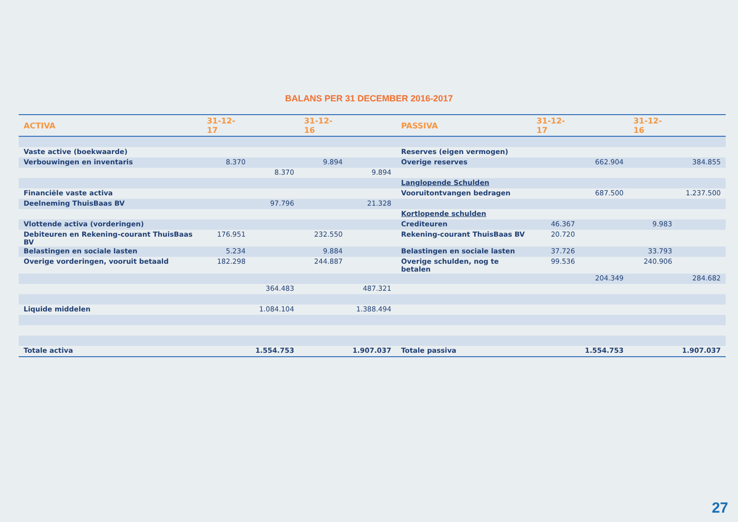BALANS PER 31 DECEMBER 2016-2017
| ACTIVA | 31-12-17 | | 31-12-16 | | PASSIVA | 31-12-17 | | 31-12-16 | |
| --- | --- | --- | --- | --- | --- | --- | --- | --- | --- |
| Vaste active (boekwaarde) | | | | | Reserves (eigen vermogen) | | | | |
| Verbouwingen en inventaris | 8.370 | | 9.894 | | Overige reserves | | 662.904 | | 384.855 |
| | | 8.370 | | 9.894 | | | | | |
| | | | | | Langlopende Schulden | | | | |
| Financiële vaste activa | | | | | Vooruitontvangen bedragen | | 687.500 | | 1.237.500 |
| Deelneming ThuisBaas BV | | 97.796 | | 21.328 | | | | | |
| | | | | | Kortlopende schulden | | | | |
| Vlottende activa (vorderingen) | | | | | Crediteuren | 46.367 | | 9.983 | |
| Debiteuren en Rekening-courant ThuisBaas BV | 176.951 | | 232.550 | | Rekening-courant ThuisBaas BV | 20.720 | | | |
| Belastingen en sociale lasten | 5.234 | | 9.884 | | Belastingen en sociale lasten | 37.726 | | 33.793 | |
| Overige vorderingen, vooruit betaald | 182.298 | | 244.887 | | Overige schulden, nog te betalen | 99.536 | | 240.906 | |
| | | | | | | | 204.349 | | 284.682 |
| | | 364.483 | | 487.321 | | | | | |
| Liquide middelen | | 1.084.104 | | 1.388.494 | | | | | |
| Totale activa | | 1.554.753 | | 1.907.037 | Totale passiva | | 1.554.753 | | 1.907.037 |
27